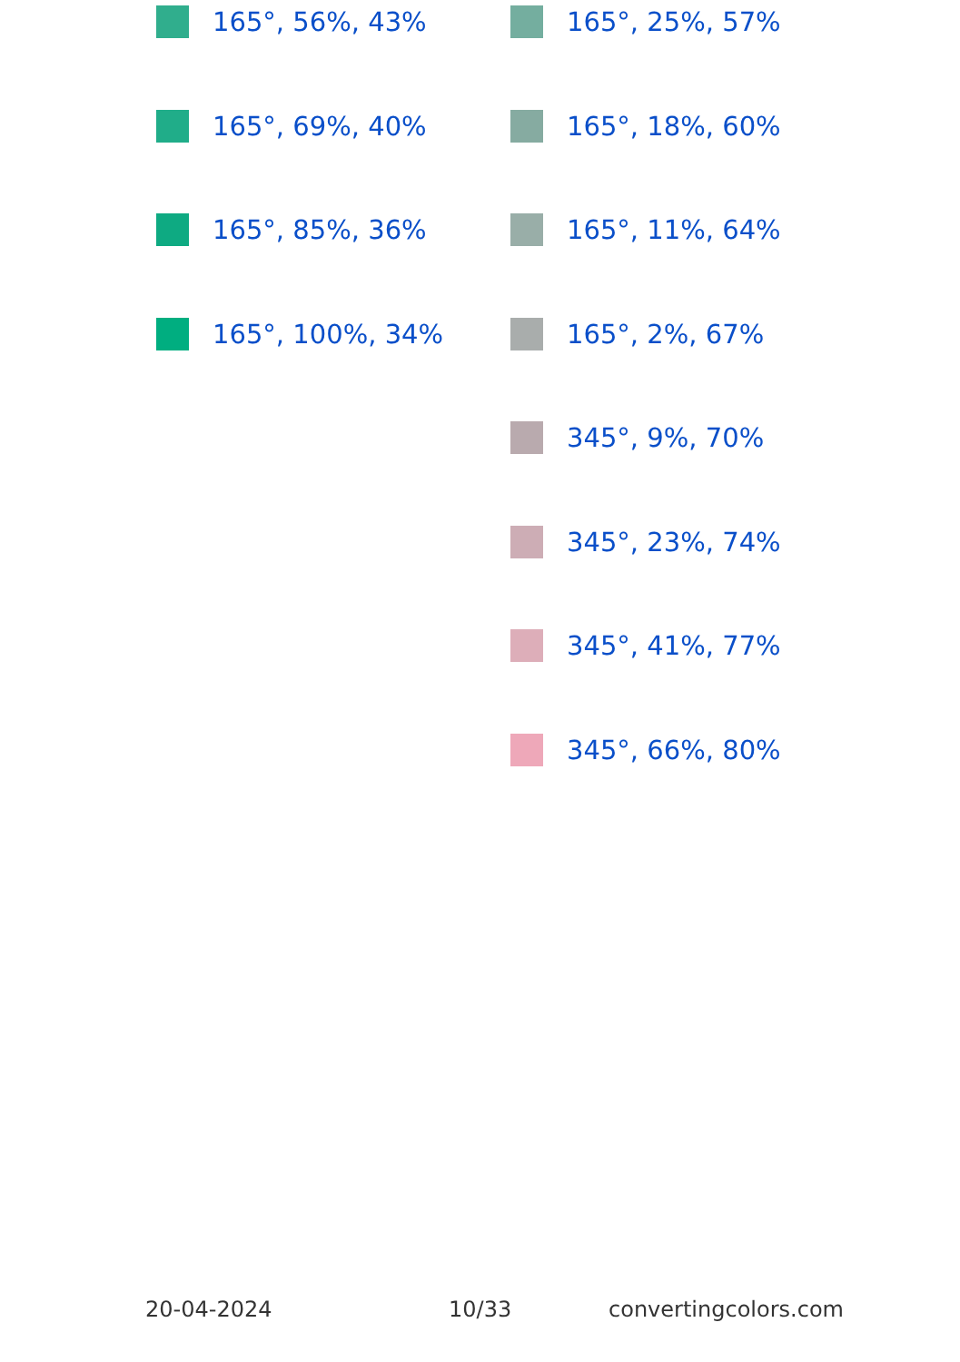165°, 56%, 43%
165°, 69%, 40%
165°, 85%, 36%
165°, 100%, 34%
165°, 25%, 57%
165°, 18%, 60%
165°, 11%, 64%
165°, 2%, 67%
345°, 9%, 70%
345°, 23%, 74%
345°, 41%, 77%
345°, 66%, 80%
20-04-2024 10/33 convertingcolors.com